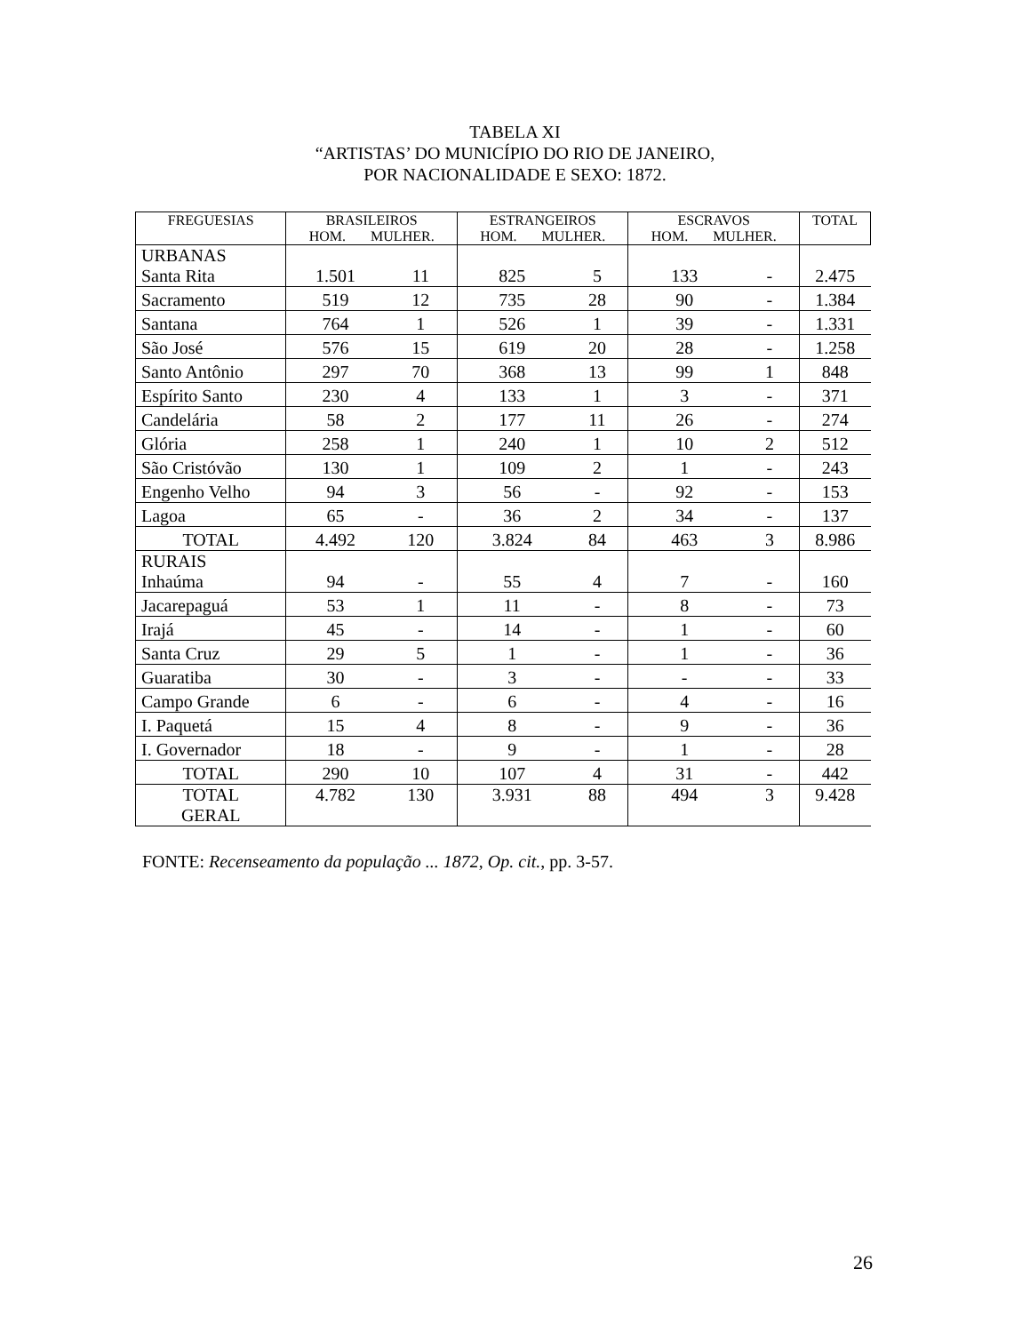TABELA XI
“ARTISTAS’ DO MUNICÍPIO DO RIO DE JANEIRO,
POR NACIONALIDADE E SEXO: 1872.
| FREGUESIAS | BRASILEIROS HOM. MULHER. | | ESTRANGEIROS HOM. MULHER. | | ESCRAVOS HOM. MULHER. | | TOTAL |
| --- | --- | --- | --- | --- | --- | --- | --- |
| URBANAS Santa Rita | 1.501 | 11 | 825 | 5 | 133 | - | 2.475 |
| Sacramento | 519 | 12 | 735 | 28 | 90 | - | 1.384 |
| Santana | 764 | 1 | 526 | 1 | 39 | - | 1.331 |
| São José | 576 | 15 | 619 | 20 | 28 | - | 1.258 |
| Santo Antônio | 297 | 70 | 368 | 13 | 99 | 1 | 848 |
| Espírito Santo | 230 | 4 | 133 | 1 | 3 | - | 371 |
| Candelária | 58 | 2 | 177 | 11 | 26 | - | 274 |
| Glória | 258 | 1 | 240 | 1 | 10 | 2 | 512 |
| São Cristóvão | 130 | 1 | 109 | 2 | 1 | - | 243 |
| Engenho Velho | 94 | 3 | 56 | - | 92 | - | 153 |
| Lagoa | 65 | - | 36 | 2 | 34 | - | 137 |
| TOTAL | 4.492 | 120 | 3.824 | 84 | 463 | 3 | 8.986 |
| RURAIS Inhaúma | 94 | - | 55 | 4 | 7 | - | 160 |
| Jacarepaguá | 53 | 1 | 11 | - | 8 | - | 73 |
| Irajá | 45 | - | 14 | - | 1 | - | 60 |
| Santa Cruz | 29 | 5 | 1 | - | 1 | - | 36 |
| Guaratiba | 30 | - | 3 | - | - | - | 33 |
| Campo Grande | 6 | - | 6 | - | 4 | - | 16 |
| I. Paquetá | 15 | 4 | 8 | - | 9 | - | 36 |
| I. Governador | 18 | - | 9 | - | 1 | - | 28 |
| TOTAL | 290 | 10 | 107 | 4 | 31 | - | 442 |
| TOTAL GERAL | 4.782 | 130 | 3.931 | 88 | 494 | 3 | 9.428 |
FONTE: Recenseamento da população ... 1872, Op. cit., pp. 3-57.
26